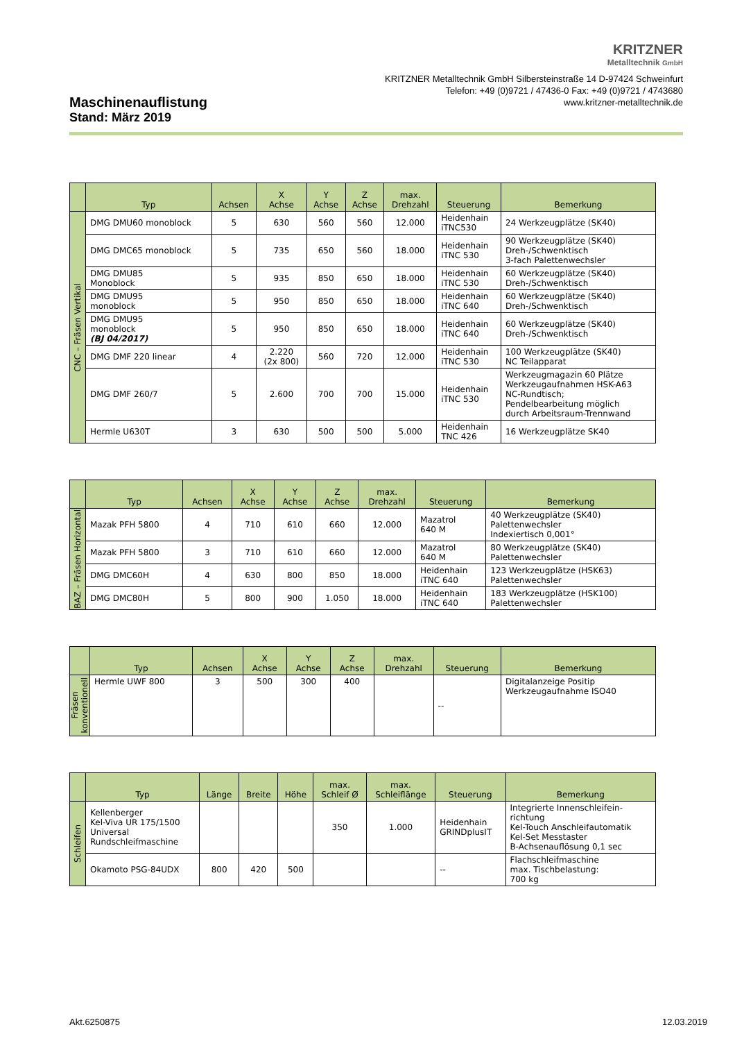KRITZNER
Metalltechnik GmbH
KRITZNER Metalltechnik GmbH Silbersteinstraße 14 D-97424 Schweinfurt
Telefon: +49 (0)9721 / 47436-0 Fax: +49 (0)9721 / 4743680
www.kritzner-metalltechnik.de
Maschinenauflistung
Stand: März 2019
| | Typ | Achsen | X Achse | Y Achse | Z Achse | max. Drehzahl | Steuerung | Bemerkung |
| --- | --- | --- | --- | --- | --- | --- | --- | --- |
| CNC – Fräsen Vertikal | DMG DMU60 monoblock | 5 | 630 | 560 | 560 | 12.000 | Heidenhain iTNC530 | 24 Werkzeugplätze (SK40) |
| | DMG DMC65 monoblock | 5 | 735 | 650 | 560 | 18.000 | Heidenhain iTNC 530 | 90 Werkzeugplätze (SK40) Dreh-/Schwenktisch 3-fach Palettenwechsler |
| | DMG DMU85 Monoblock | 5 | 935 | 850 | 650 | 18.000 | Heidenhain iTNC 530 | 60 Werkzeugplätze (SK40) Dreh-/Schwenktisch |
| | DMG DMU95 monoblock | 5 | 950 | 850 | 650 | 18.000 | Heidenhain iTNC 640 | 60 Werkzeugplätze (SK40) Dreh-/Schwenktisch |
| | DMG DMU95 monoblock (BJ 04/2017) | 5 | 950 | 850 | 650 | 18.000 | Heidenhain iTNC 640 | 60 Werkzeugplätze (SK40) Dreh-/Schwenktisch |
| | DMG DMF 220 linear | 4 | 2.220 (2x 800) | 560 | 720 | 12.000 | Heidenhain iTNC 530 | 100 Werkzeugplätze (SK40) NC Teilapparat |
| | DMG DMF 260/7 | 5 | 2.600 | 700 | 700 | 15.000 | Heidenhain iTNC 530 | Werkzeugmagazin 60 Plätze Werkzeugaufnahmen HSK-A63 NC-Rundtisch; Pendelbearbeitung möglich durch Arbeitsraum-Trennwand |
| | Hermle U630T | 3 | 630 | 500 | 500 | 5.000 | Heidenhain TNC 426 | 16 Werkzeugplätze SK40 |
| | Typ | Achsen | X Achse | Y Achse | Z Achse | max. Drehzahl | Steuerung | Bemerkung |
| --- | --- | --- | --- | --- | --- | --- | --- | --- |
| BAZ – Fräsen Horizontal | Mazak PFH 5800 | 4 | 710 | 610 | 660 | 12.000 | Mazatrol 640 M | 40 Werkzeugplätze (SK40) Palettenwechsler Indexiertisch 0,001° |
| | Mazak PFH 5800 | 3 | 710 | 610 | 660 | 12.000 | Mazatrol 640 M | 80 Werkzeugplätze (SK40) Palettenwechsler |
| | DMG DMC60H | 4 | 630 | 800 | 850 | 18.000 | Heidenhain iTNC 640 | 123 Werkzeugplätze (HSK63) Palettenwechsler |
| | DMG DMC80H | 5 | 800 | 900 | 1.050 | 18.000 | Heidenhain iTNC 640 | 183 Werkzeugplätze (HSK100) Palettenwechsler |
| | Typ | Achsen | X Achse | Y Achse | Z Achse | max. Drehzahl | Steuerung | Bemerkung |
| --- | --- | --- | --- | --- | --- | --- | --- | --- |
| Fräsen konventionell | Hermle UWF 800 | 3 | 500 | 300 | 400 | | -- | Digitalanzeige Positip Werkzeugaufnahme ISO40 |
| | Typ | Länge | Breite | Höhe | max. Schleif Ø | max. Schleiflänge | Steuerung | Bemerkung |
| --- | --- | --- | --- | --- | --- | --- | --- | --- |
| Schleifen | Kellenberger Kel-Viva UR 175/1500 Universal Rundschleifmaschine | | | | 350 | 1.000 | Heidenhain GRINDplusIT | Integrierte Innenschleifein- richtung Kel-Touch Anschleifautomatik Kel-Set Messtaster B-Achsenauflösung 0,1 sec |
| | Okamoto PSG-84UDX | 800 | 420 | 500 | | | -- | Flachschleifmaschine max. Tischbelastung: 700 kg |
Akt.6250875 12.03.2019